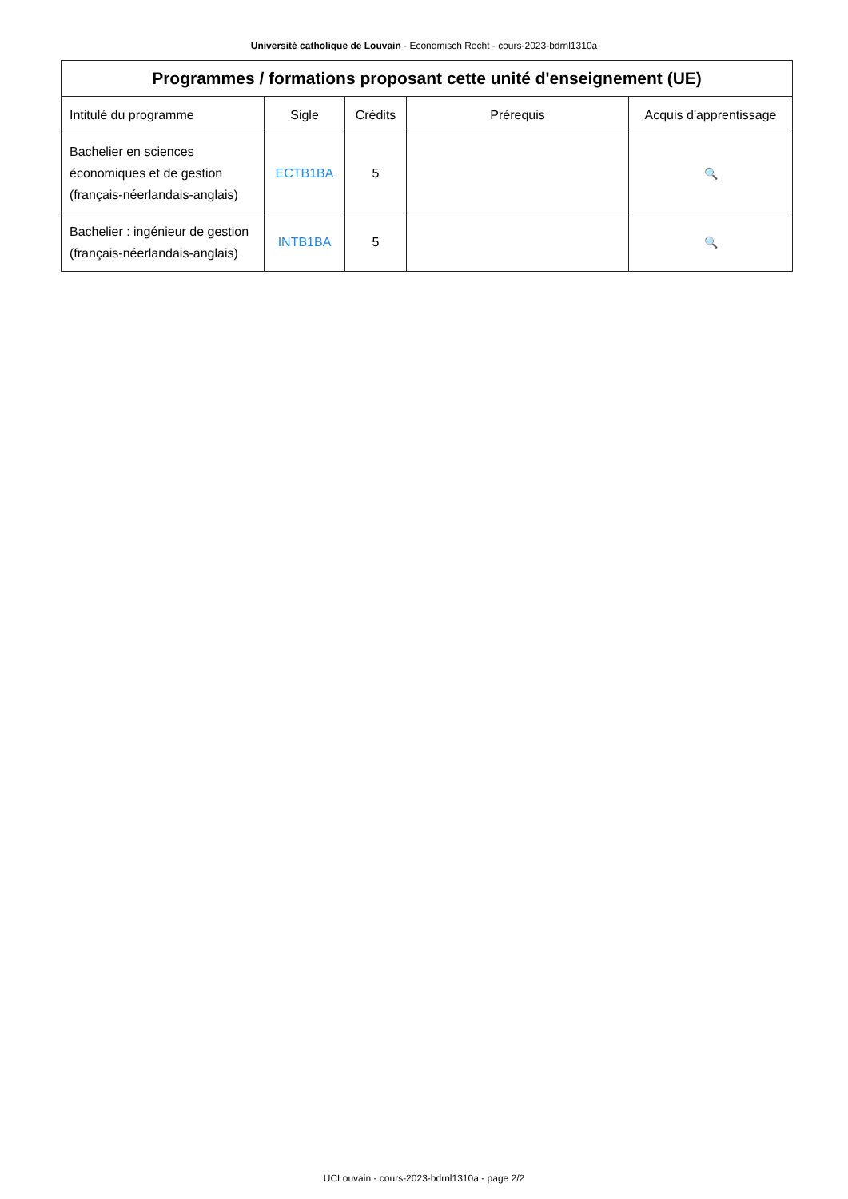Université catholique de Louvain - Economisch Recht - cours-2023-bdrnl1310a
| Programmes / formations proposant cette unité d'enseignement (UE) | | | | |
| --- | --- | --- | --- | --- |
| Intitulé du programme | Sigle | Crédits | Prérequis | Acquis d'apprentissage |
| Bachelier en sciences économiques et de gestion (français-néerlandais-anglais) | ECTB1BA | 5 | | 🔍 |
| Bachelier : ingénieur de gestion (français-néerlandais-anglais) | INTB1BA | 5 | | 🔍 |
UCLouvain - cours-2023-bdrnl1310a - page 2/2